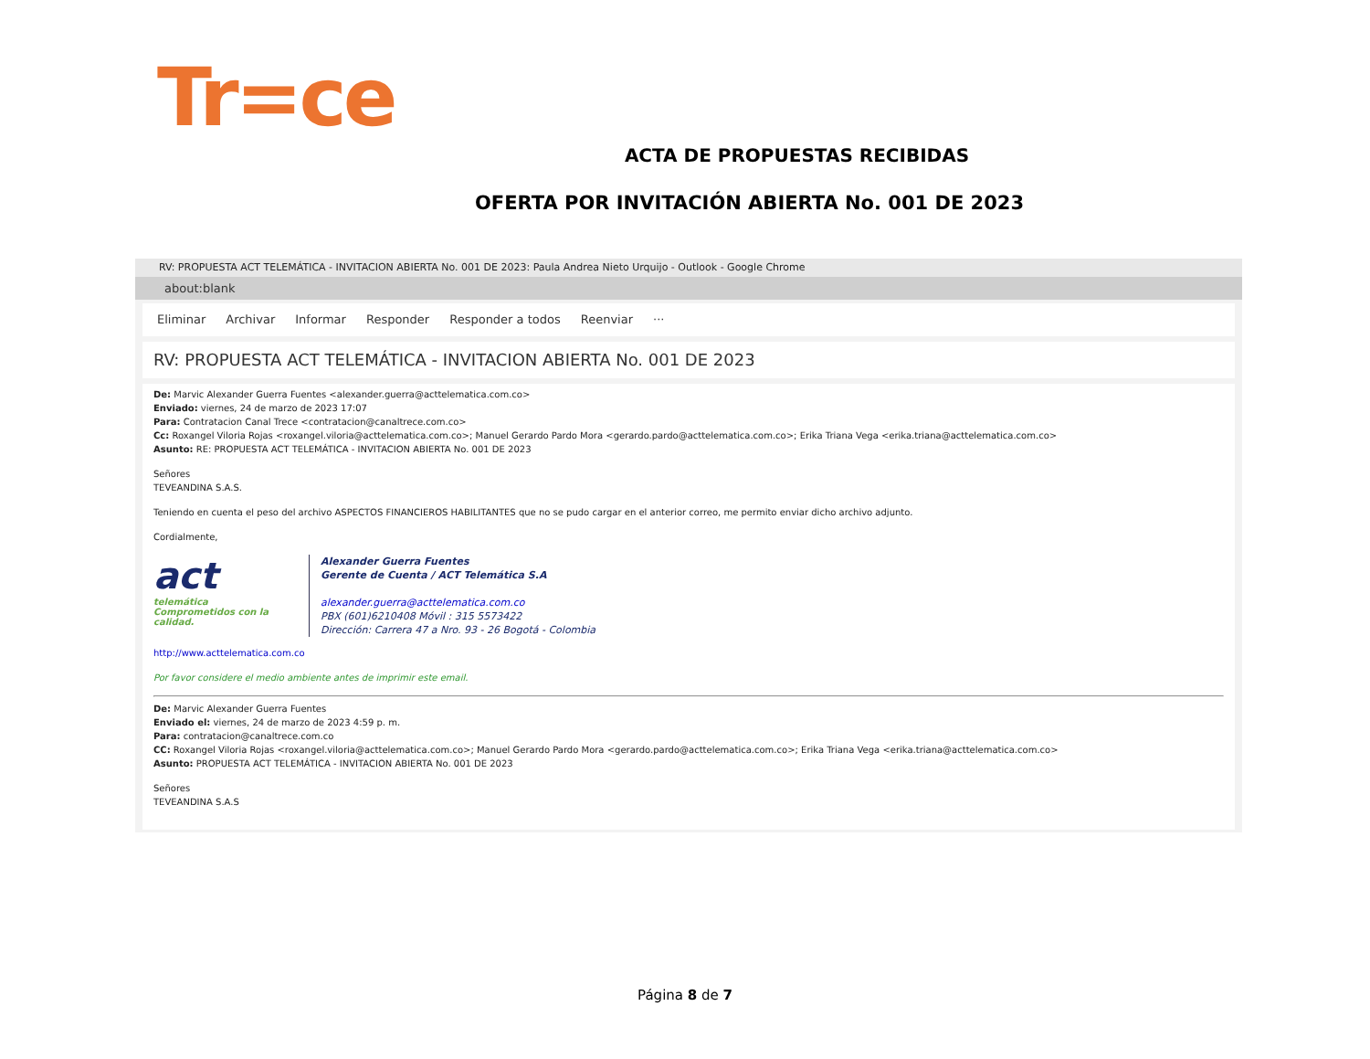Tr=ce
ACTA DE PROPUESTAS RECIBIDAS
OFERTA POR INVITACIÓN ABIERTA No. 001 DE 2023
RV: PROPUESTA ACT TELEMÁTICA - INVITACION ABIERTA No. 001 DE 2023: Paula Andrea Nieto Urquijo - Outlook - Google Chrome
about:blank
Eliminar Archivar Informar Responder Responder a todos Reenviar ···
RV: PROPUESTA ACT TELEMÁTICA - INVITACION ABIERTA No. 001 DE 2023
De: Marvic Alexander Guerra Fuentes <alexander.guerra@acttelematica.com.co>
Enviado: viernes, 24 de marzo de 2023 17:07
Para: Contratacion Canal Trece <contratacion@canaltrece.com.co>
Cc: Roxangel Viloria Rojas <roxangel.viloria@acttelematica.com.co>; Manuel Gerardo Pardo Mora <gerardo.pardo@acttelematica.com.co>; Erika Triana Vega <erika.triana@acttelematica.com.co>
Asunto: RE: PROPUESTA ACT TELEMÁTICA - INVITACION ABIERTA No. 001 DE 2023
Señores
TEVEANDINA S.A.S.
Teniendo en cuenta el peso del archivo ASPECTOS FINANCIEROS HABILITANTES que no se pudo cargar en el anterior correo, me permito enviar dicho archivo adjunto.
Cordialmente,
act
telemática
Comprometidos con la calidad.
Alexander Guerra Fuentes
Gerente de Cuenta / ACT Telemática S.A
alexander.guerra@acttelematica.com.co
PBX (601)6210408 Móvil : 315 5573422
Dirección: Carrera 47 a Nro. 93 - 26 Bogotá - Colombia
http://www.acttelematica.com.co
Por favor considere el medio ambiente antes de imprimir este email.
De: Marvic Alexander Guerra Fuentes
Enviado el: viernes, 24 de marzo de 2023 4:59 p. m.
Para: contratacion@canaltrece.com.co
CC: Roxangel Viloria Rojas <roxangel.viloria@acttelematica.com.co>; Manuel Gerardo Pardo Mora <gerardo.pardo@acttelematica.com.co>; Erika Triana Vega <erika.triana@acttelematica.com.co>
Asunto: PROPUESTA ACT TELEMÁTICA - INVITACION ABIERTA No. 001 DE 2023
Señores
TEVEANDINA S.A.S
Página 8 de 7